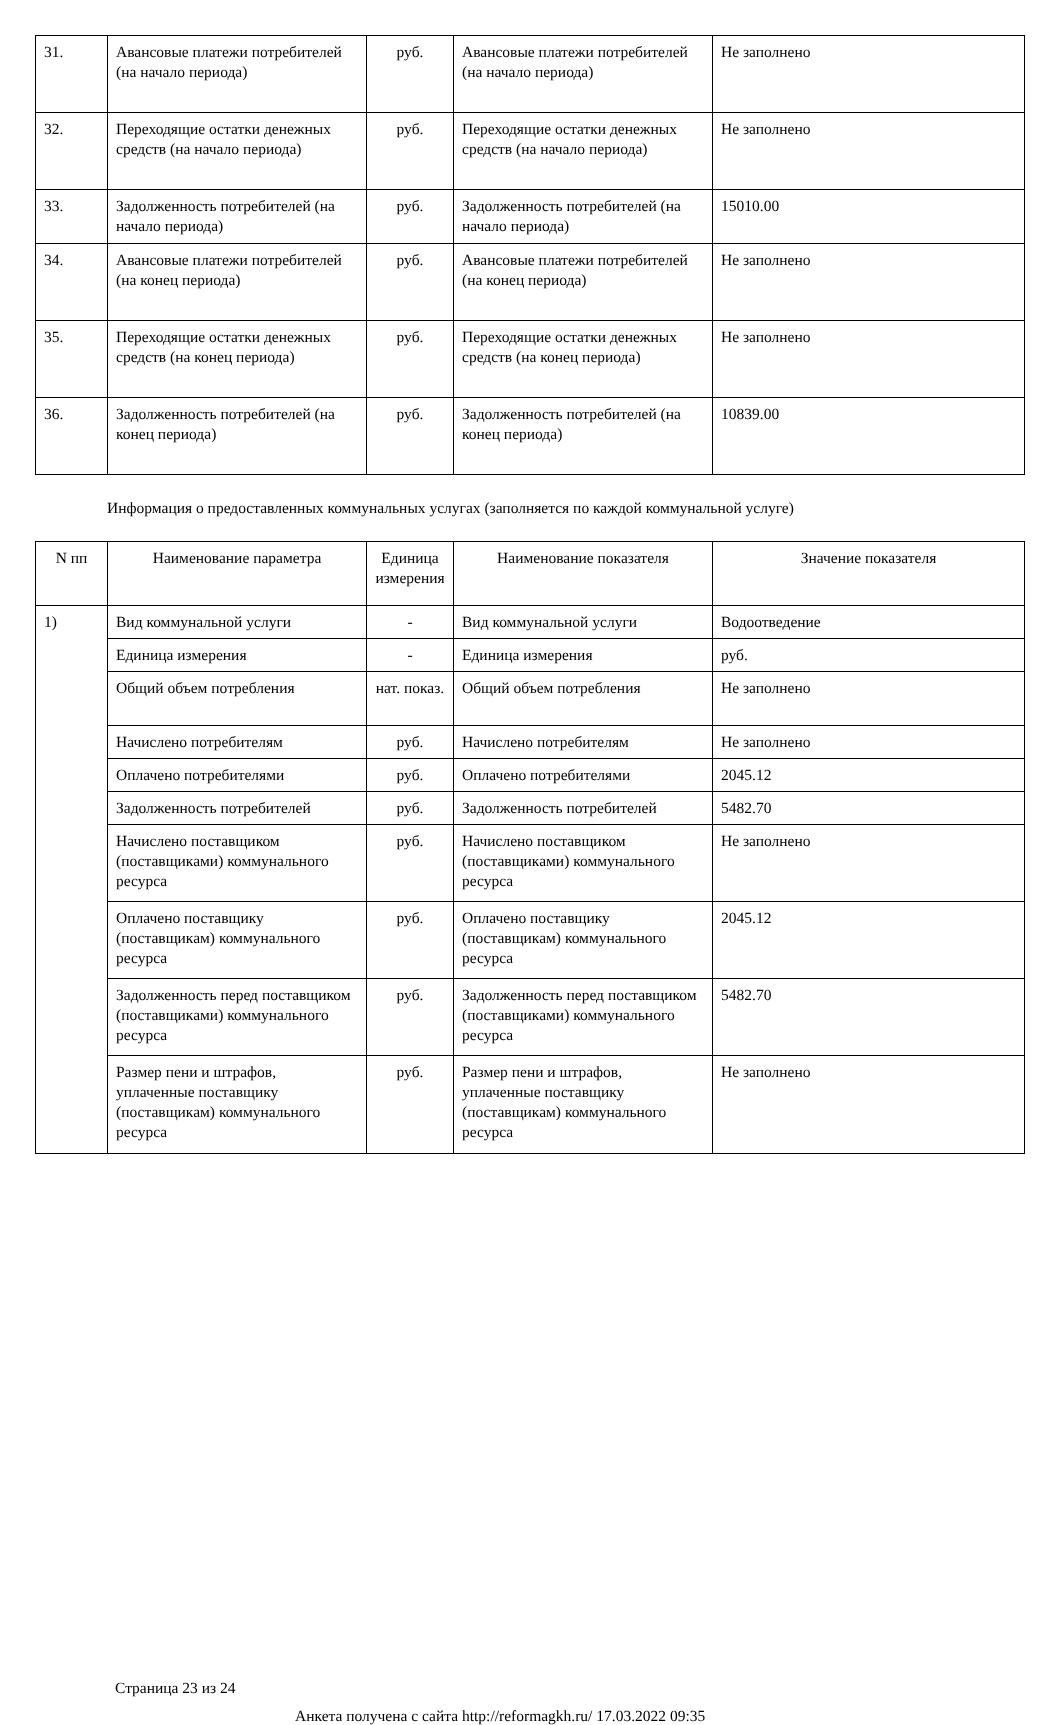| 31. | Авансовые платежи потребителей (на начало периода) | руб. | Авансовые платежи потребителей (на начало периода) | Не заполнено |
| 32. | Переходящие остатки денежных средств (на начало периода) | руб. | Переходящие остатки денежных средств (на начало периода) | Не заполнено |
| 33. | Задолженность потребителей (на начало периода) | руб. | Задолженность потребителей (на начало периода) | 15010.00 |
| 34. | Авансовые платежи потребителей (на конец периода) | руб. | Авансовые платежи потребителей (на конец периода) | Не заполнено |
| 35. | Переходящие остатки денежных средств (на конец периода) | руб. | Переходящие остатки денежных средств (на конец периода) | Не заполнено |
| 36. | Задолженность потребителей (на конец периода) | руб. | Задолженность потребителей (на конец периода) | 10839.00 |
Информация о предоставленных коммунальных услугах (заполняется по каждой коммунальной услуге)
| N пп | Наименование параметра | Единица измерения | Наименование показателя | Значение показателя |
| --- | --- | --- | --- | --- |
| 1) | Вид коммунальной услуги | - | Вид коммунальной услуги | Водоотведение |
| | Единица измерения | - | Единица измерения | руб. |
| | Общий объем потребления | нат. показ. | Общий объем потребления | Не заполнено |
| | Начислено потребителям | руб. | Начислено потребителям | Не заполнено |
| | Оплачено потребителями | руб. | Оплачено потребителями | 2045.12 |
| | Задолженность потребителей | руб. | Задолженность потребителей | 5482.70 |
| | Начислено поставщиком (поставщиками) коммунального ресурса | руб. | Начислено поставщиком (поставщиками) коммунального ресурса | Не заполнено |
| | Оплачено поставщику (поставщикам) коммунального ресурса | руб. | Оплачено поставщику (поставщикам) коммунального ресурса | 2045.12 |
| | Задолженность перед поставщиком (поставщиками) коммунального ресурса | руб. | Задолженность перед поставщиком (поставщиками) коммунального ресурса | 5482.70 |
| | Размер пени и штрафов, уплаченные поставщику (поставщикам) коммунального ресурса | руб. | Размер пени и штрафов, уплаченные поставщику (поставщикам) коммунального ресурса | Не заполнено |
Страница 23 из 24
Анкета получена с сайта http://reformagkh.ru/ 17.03.2022 09:35